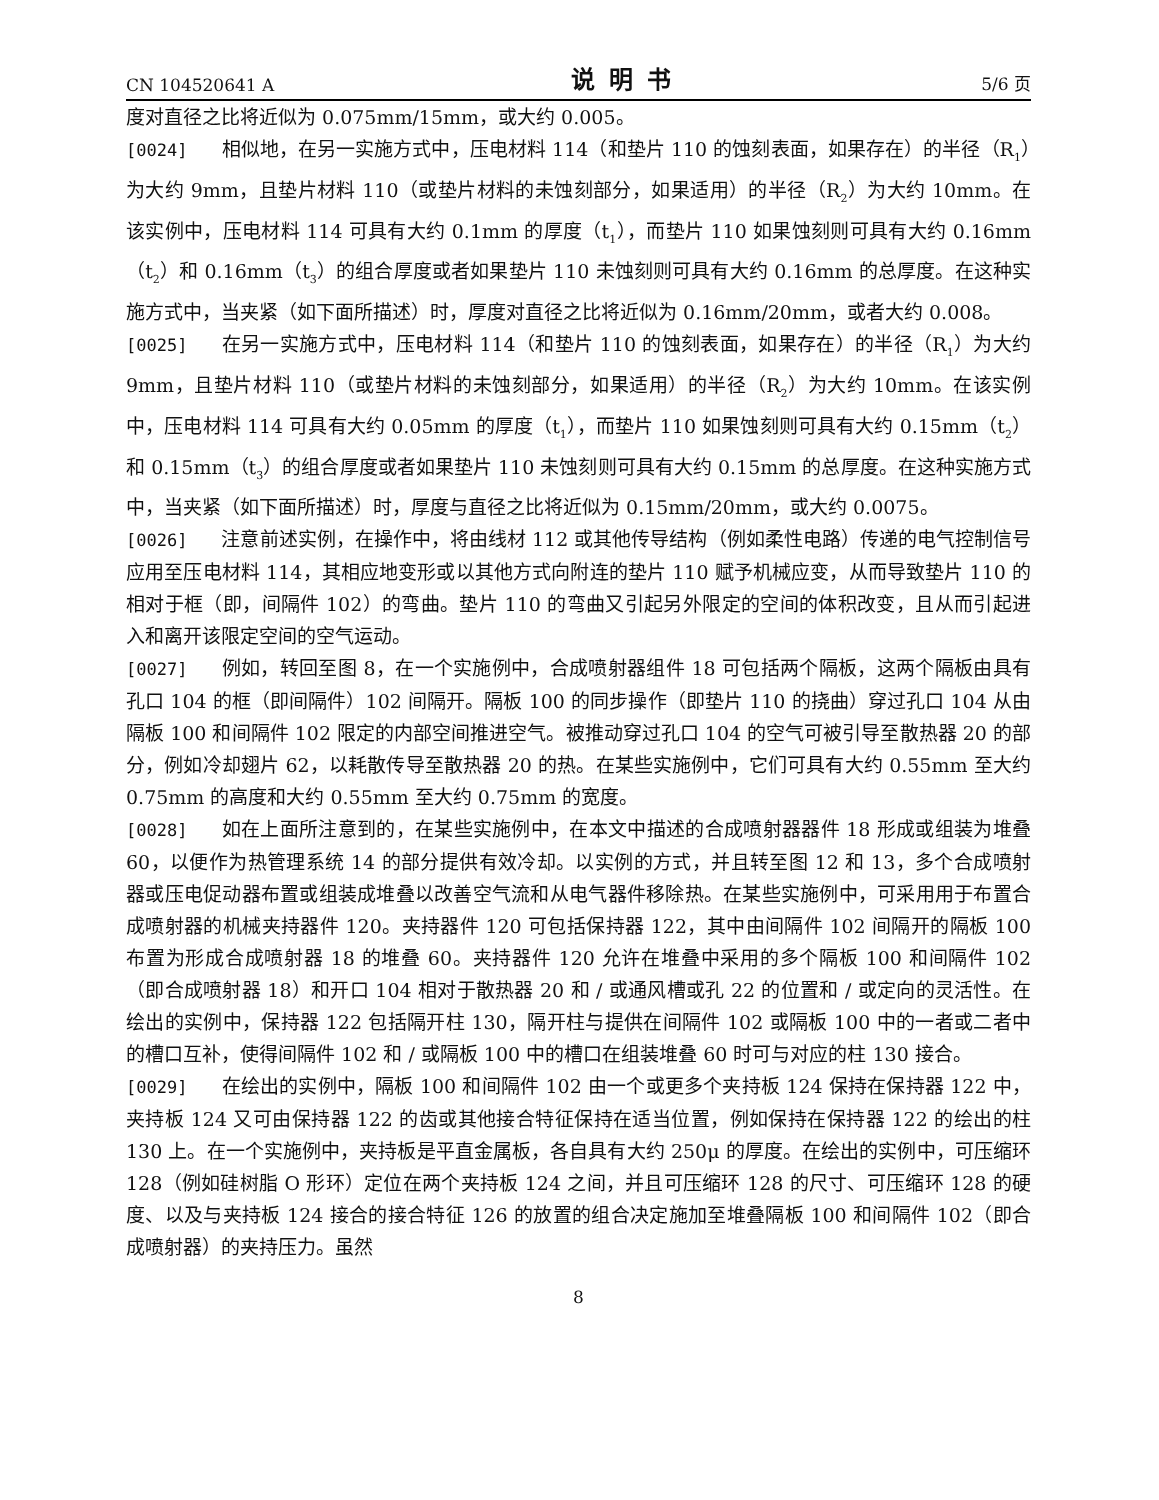CN 104520641 A 说明书 5/6 页
度对直径之比将近似为 0.075mm/15mm，或大约 0.005。
[0024] 相似地，在另一实施方式中，压电材料 114（和垫片 110 的蚀刻表面，如果存在）的半径（R<sub>1</sub>）为大约 9mm，且垫片材料 110（或垫片材料的未蚀刻部分，如果适用）的半径（R<sub>2</sub>）为大约 10mm。在该实例中，压电材料 114 可具有大约 0.1mm 的厚度（t<sub>1</sub>），而垫片 110 如果蚀刻则可具有大约 0.16mm（t<sub>2</sub>）和 0.16mm（t<sub>3</sub>）的组合厚度或者如果垫片 110 未蚀刻则可具有大约 0.16mm 的总厚度。在这种实施方式中，当夹紧（如下面所描述）时，厚度对直径之比将近似为 0.16mm/20mm，或者大约 0.008。
[0025] 在另一实施方式中，压电材料 114（和垫片 110 的蚀刻表面，如果存在）的半径（R<sub>1</sub>）为大约 9mm，且垫片材料 110（或垫片材料的未蚀刻部分，如果适用）的半径（R<sub>2</sub>）为大约 10mm。在该实例中，压电材料 114 可具有大约 0.05mm 的厚度（t<sub>1</sub>），而垫片 110 如果蚀刻则可具有大约 0.15mm（t<sub>2</sub>）和 0.15mm（t<sub>3</sub>）的组合厚度或者如果垫片 110 未蚀刻则可具有大约 0.15mm 的总厚度。在这种实施方式中，当夹紧（如下面所描述）时，厚度与直径之比将近似为 0.15mm/20mm，或大约 0.0075。
[0026] 注意前述实例，在操作中，将由线材 112 或其他传导结构（例如柔性电路）传递的电气控制信号应用至压电材料 114，其相应地变形或以其他方式向附连的垫片 110 赋予机械应变，从而导致垫片 110 的相对于框（即，间隔件 102）的弯曲。垫片 110 的弯曲又引起另外限定的空间的体积改变，且从而引起进入和离开该限定空间的空气运动。
[0027] 例如，转回至图 8，在一个实施例中，合成喷射器组件 18 可包括两个隔板，这两个隔板由具有孔口 104 的框（即间隔件）102 间隔开。隔板 100 的同步操作（即垫片 110 的挠曲）穿过孔口 104 从由隔板 100 和间隔件 102 限定的内部空间推进空气。被推动穿过孔口 104 的空气可被引导至散热器 20 的部分，例如冷却翅片 62，以耗散传导至散热器 20 的热。在某些实施例中，它们可具有大约 0.55mm 至大约 0.75mm 的高度和大约 0.55mm 至大约 0.75mm 的宽度。
[0028] 如在上面所注意到的，在某些实施例中，在本文中描述的合成喷射器器件 18 形成或组装为堆叠 60，以便作为热管理系统 14 的部分提供有效冷却。以实例的方式，并且转至图 12 和 13，多个合成喷射器或压电促动器布置或组装成堆叠以改善空气流和从电气器件移除热。在某些实施例中，可采用用于布置合成喷射器的机械夹持器件 120。夹持器件 120 可包括保持器 122，其中由间隔件 102 间隔开的隔板 100 布置为形成合成喷射器 18 的堆叠 60。夹持器件 120 允许在堆叠中采用的多个隔板 100 和间隔件 102（即合成喷射器 18）和开口 104 相对于散热器 20 和 / 或通风槽或孔 22 的位置和 / 或定向的灵活性。在绘出的实例中，保持器 122 包括隔开柱 130，隔开柱与提供在间隔件 102 或隔板 100 中的一者或二者中的槽口互补，使得间隔件 102 和 / 或隔板 100 中的槽口在组装堆叠 60 时可与对应的柱 130 接合。
[0029] 在绘出的实例中，隔板 100 和间隔件 102 由一个或更多个夹持板 124 保持在保持器 122 中，夹持板 124 又可由保持器 122 的齿或其他接合特征保持在适当位置，例如保持在保持器 122 的绘出的柱 130 上。在一个实施例中，夹持板是平直金属板，各自具有大约 250μ 的厚度。在绘出的实例中，可压缩环 128（例如硅树脂 O 形环）定位在两个夹持板 124 之间，并且可压缩环 128 的尺寸、可压缩环 128 的硬度、以及与夹持板 124 接合的接合特征 126 的放置的组合决定施加至堆叠隔板 100 和间隔件 102（即合成喷射器）的夹持压力。虽然
8